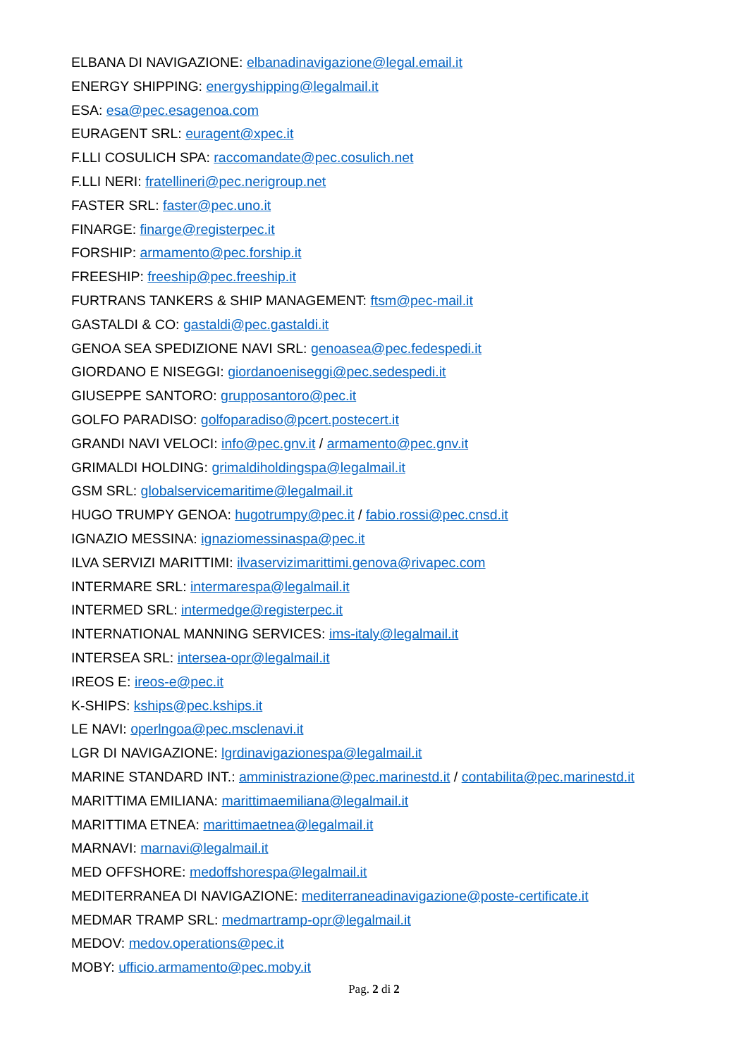ELBANA DI NAVIGAZIONE: elbanadinavigazione@legal.email.it
ENERGY SHIPPING: energyshipping@legalmail.it
ESA: esa@pec.esagenoa.com
EURAGENT SRL: euragent@xpec.it
F.LLI COSULICH SPA: raccomandate@pec.cosulich.net
F.LLI NERI: fratellineri@pec.nerigroup.net
FASTER SRL: faster@pec.uno.it
FINARGE: finarge@registerpec.it
FORSHIP: armamento@pec.forship.it
FREESHIP: freeship@pec.freeship.it
FURTRANS TANKERS & SHIP MANAGEMENT: ftsm@pec-mail.it
GASTALDI & CO: gastaldi@pec.gastaldi.it
GENOA SEA SPEDIZIONE NAVI SRL: genoasea@pec.fedespedi.it
GIORDANO E NISEGGI: giordanoeniseggi@pec.sedespedi.it
GIUSEPPE SANTORO: grupposantoro@pec.it
GOLFO PARADISO: golfoparadiso@pcert.postecert.it
GRANDI NAVI VELOCI: info@pec.gnv.it / armamento@pec.gnv.it
GRIMALDI HOLDING: grimaldiholdingspa@legalmail.it
GSM SRL: globalservicemaritime@legalmail.it
HUGO TRUMPY GENOA: hugotrumpy@pec.it / fabio.rossi@pec.cnsd.it
IGNAZIO MESSINA: ignaziomessinaspa@pec.it
ILVA SERVIZI MARITTIMI: ilvaservizimarittimi.genova@rivapec.com
INTERMARE SRL: intermarespa@legalmail.it
INTERMED SRL: intermedge@registerpec.it
INTERNATIONAL MANNING SERVICES: ims-italy@legalmail.it
INTERSEA SRL: intersea-opr@legalmail.it
IREOS E: ireos-e@pec.it
K-SHIPS: kships@pec.kships.it
LE NAVI: operlngoa@pec.msclenavi.it
LGR DI NAVIGAZIONE: lgrdinavigazionespa@legalmail.it
MARINE STANDARD INT.: amministrazione@pec.marinestd.it / contabilita@pec.marinestd.it
MARITTIMA EMILIANA: marittimaemiliana@legalmail.it
MARITTIMA ETNEA: marittimaetnea@legalmail.it
MARNAVI: marnavi@legalmail.it
MED OFFSHORE: medoffshorespa@legalmail.it
MEDITERRANEA DI NAVIGAZIONE: mediterraneadinavigazione@poste-certificate.it
MEDMAR TRAMP SRL: medmartramp-opr@legalmail.it
MEDOV: medov.operations@pec.it
MOBY: ufficio.armamento@pec.moby.it
Pag. 2 di 2